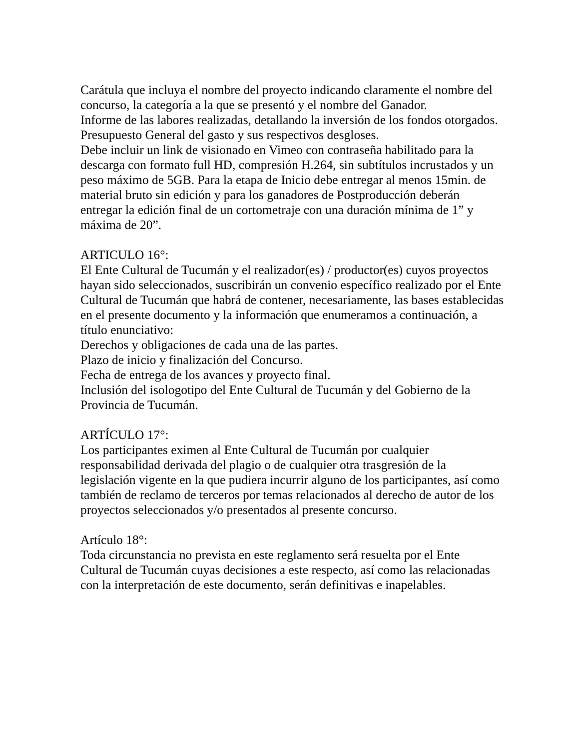Carátula que incluya el nombre del proyecto indicando claramente el nombre del concurso, la categoría a la que se presentó y el nombre del Ganador.
Informe de las labores realizadas, detallando la inversión de los fondos otorgados. Presupuesto General del gasto y sus respectivos desgloses.
Debe incluir un link de visionado en Vimeo con contraseña habilitado para la descarga con formato full HD, compresión H.264, sin subtítulos incrustados y un peso máximo de 5GB. Para la etapa de Inicio debe entregar al menos 15min. de material bruto sin edición y para los ganadores de Postproducción deberán entregar la edición final de un cortometraje con una duración mínima de 1” y máxima de 20”.
ARTICULO 16°:
El Ente Cultural de Tucumán y el realizador(es) / productor(es) cuyos proyectos hayan sido seleccionados, suscribirán un convenio específico realizado por el Ente Cultural de Tucumán que habrá de contener, necesariamente, las bases establecidas en el presente documento y la información que enumeramos a continuación, a título enunciativo:
Derechos y obligaciones de cada una de las partes.
Plazo de inicio y finalización del Concurso.
Fecha de entrega de los avances y proyecto final.
Inclusión del isologotipo del Ente Cultural de Tucumán y del Gobierno de la Provincia de Tucumán.
ARTÍCULO 17°:
Los participantes eximen al Ente Cultural de Tucumán por cualquier responsabilidad derivada del plagio o de cualquier otra trasgresión de la legislación vigente en la que pudiera incurrir alguno de los participantes, así como también de reclamo de terceros por temas relacionados al derecho de autor de los proyectos seleccionados y/o presentados al presente concurso.
Artículo 18°:
Toda circunstancia no prevista en este reglamento será resuelta por el Ente Cultural de Tucumán cuyas decisiones a este respecto, así como las relacionadas con la interpretación de este documento, serán definitivas e inapelables.